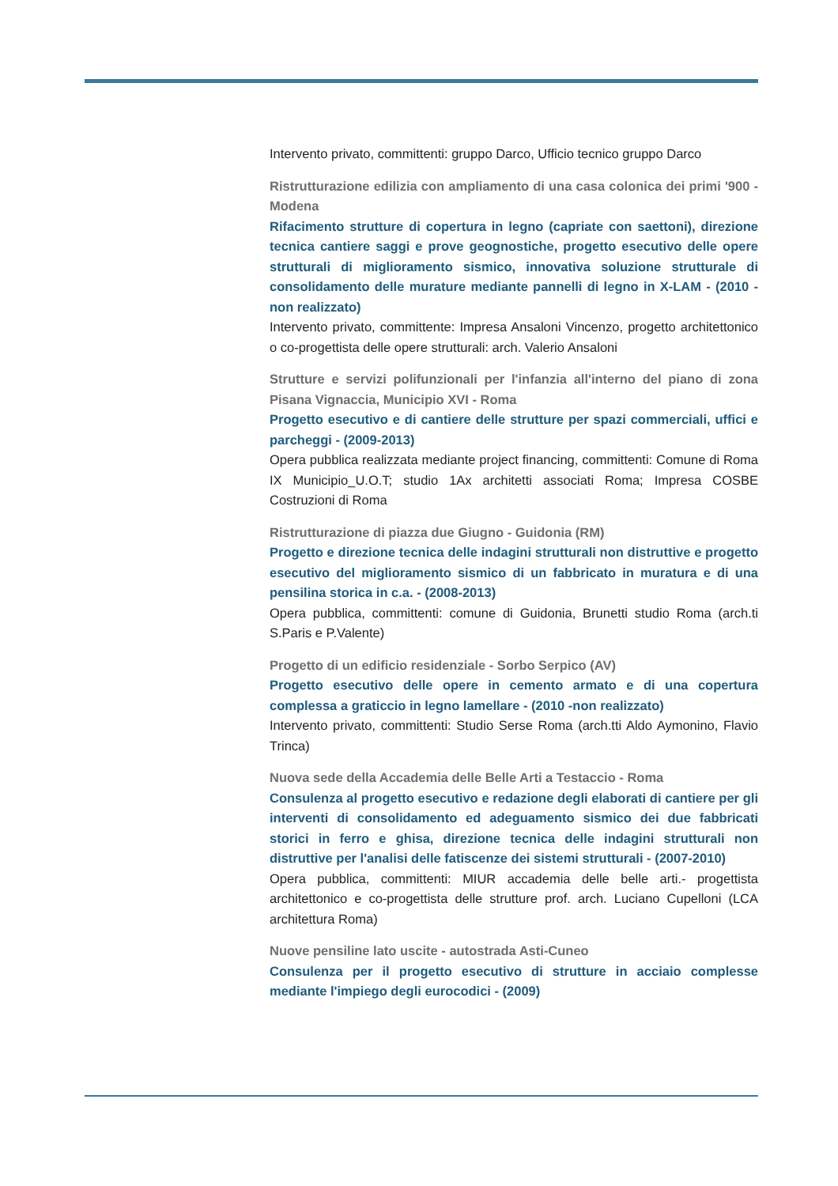Intervento privato, committenti: gruppo Darco, Ufficio tecnico gruppo Darco
Ristrutturazione edilizia con ampliamento di una casa colonica dei primi '900 - Modena
Rifacimento strutture di copertura in legno (capriate con saettoni), direzione tecnica cantiere saggi e prove geognostiche, progetto esecutivo delle opere strutturali di miglioramento sismico, innovativa soluzione strutturale di consolidamento delle murature mediante pannelli di legno in X-LAM - (2010 - non realizzato)
Intervento privato, committente: Impresa Ansaloni Vincenzo, progetto architettonico o co-progettista delle opere strutturali: arch. Valerio Ansaloni
Strutture e servizi polifunzionali per l'infanzia all'interno del piano di zona Pisana Vignaccia, Municipio XVI - Roma
Progetto esecutivo e di cantiere delle strutture per spazi commerciali, uffici e parcheggi - (2009-2013)
Opera pubblica realizzata mediante project financing, committenti: Comune di Roma IX Municipio_U.O.T; studio 1Ax architetti associati Roma; Impresa COSBE Costruzioni di Roma
Ristrutturazione di piazza due Giugno - Guidonia (RM)
Progetto e direzione tecnica delle indagini strutturali non distruttive e progetto esecutivo del miglioramento sismico di un fabbricato in muratura e di una pensilina storica in c.a. - (2008-2013)
Opera pubblica, committenti: comune di Guidonia, Brunetti studio Roma (arch.ti S.Paris e P.Valente)
Progetto di un edificio residenziale - Sorbo Serpico (AV)
Progetto esecutivo delle opere in cemento armato e di una copertura complessa a graticcio in legno lamellare - (2010 -non realizzato)
Intervento privato, committenti: Studio Serse Roma (arch.tti Aldo Aymonino, Flavio Trinca)
Nuova sede della Accademia delle Belle Arti a Testaccio - Roma
Consulenza al progetto esecutivo e redazione degli elaborati di cantiere per gli interventi di consolidamento ed adeguamento sismico dei due fabbricati storici in ferro e ghisa, direzione tecnica delle indagini strutturali non distruttive per l'analisi delle fatiscenze dei sistemi strutturali - (2007-2010)
Opera pubblica, committenti: MIUR accademia delle belle arti.- progettista architettonico e co-progettista delle strutture prof. arch. Luciano Cupelloni (LCA architettura Roma)
Nuove pensiline lato uscite - autostrada Asti-Cuneo
Consulenza per il progetto esecutivo di strutture in acciaio complesse mediante l'impiego degli eurocodici - (2009)